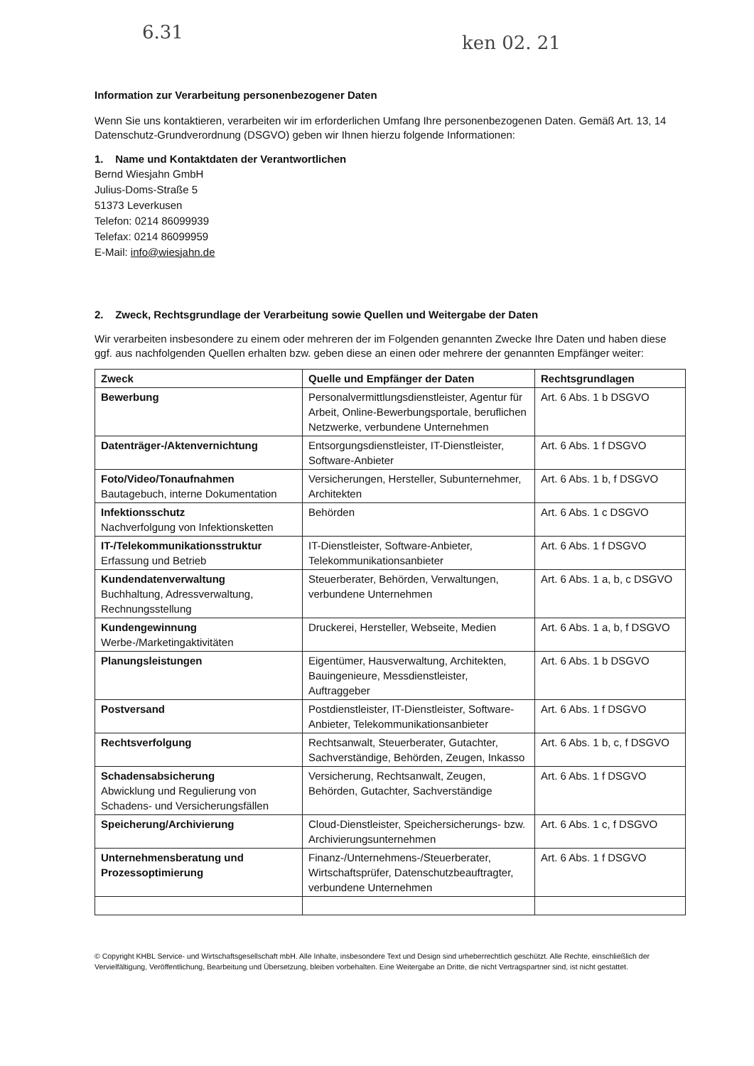6.31 ken 02. 21
Information zur Verarbeitung personenbezogener Daten
Wenn Sie uns kontaktieren, verarbeiten wir im erforderlichen Umfang Ihre personenbezogenen Daten. Gemäß Art. 13, 14 Datenschutz-Grundverordnung (DSGVO) geben wir Ihnen hierzu folgende Informationen:
1. Name und Kontaktdaten der Verantwortlichen
Bernd Wiesjahn GmbH
Julius-Doms-Straße 5
51373 Leverkusen
Telefon: 0214 86099939
Telefax: 0214 86099959
E-Mail: info@wiesjahn.de
2. Zweck, Rechtsgrundlage der Verarbeitung sowie Quellen und Weitergabe der Daten
Wir verarbeiten insbesondere zu einem oder mehreren der im Folgenden genannten Zwecke Ihre Daten und haben diese ggf. aus nachfolgenden Quellen erhalten bzw. geben diese an einen oder mehrere der genannten Empfänger weiter:
| Zweck | Quelle und Empfänger der Daten | Rechtsgrundlagen |
| --- | --- | --- |
| Bewerbung | Personalvermittlungsdienstleister, Agentur für Arbeit, Online-Bewerbungsportale, beruflichen Netzwerke, verbundene Unternehmen | Art. 6 Abs. 1 b DSGVO |
| Datenträger-/Aktenvernichtung | Entsorgungsdienstleister, IT-Dienstleister, Software-Anbieter | Art. 6 Abs. 1 f DSGVO |
| Foto/Video/Tonaufnahmen Bautagebuch, interne Dokumentation | Versicherungen, Hersteller, Subunternehmer, Architekten | Art. 6 Abs. 1 b, f DSGVO |
| Infektionsschutz Nachverfolgung von Infektionsketten | Behörden | Art. 6 Abs. 1 c DSGVO |
| IT-/Telekommunikationsstruktur Erfassung und Betrieb | IT-Dienstleister, Software-Anbieter, Telekommunikationsanbieter | Art. 6 Abs. 1 f DSGVO |
| Kundendatenverwaltung Buchhaltung, Adressverwaltung, Rechnungsstellung | Steuerberater, Behörden, Verwaltungen, verbundene Unternehmen | Art. 6 Abs. 1 a, b, c DSGVO |
| Kundengewinnung Werbe-/Marketingaktivitäten | Druckerei, Hersteller, Webseite, Medien | Art. 6 Abs. 1 a, b, f DSGVO |
| Planungsleistungen | Eigentümer, Hausverwaltung, Architekten, Bauingenieure, Messdienstleister, Auftraggeber | Art. 6 Abs. 1 b DSGVO |
| Postversand | Postdienstleister, IT-Dienstleister, Software-Anbieter, Telekommunikationsanbieter | Art. 6 Abs. 1 f DSGVO |
| Rechtsverfolgung | Rechtsanwalt, Steuerberater, Gutachter, Sachverständige, Behörden, Zeugen, Inkasso | Art. 6 Abs. 1 b, c, f DSGVO |
| Schadensabsicherung Abwicklung und Regulierung von Schadens- und Versicherungsfällen | Versicherung, Rechtsanwalt, Zeugen, Behörden, Gutachter, Sachverständige | Art. 6 Abs. 1 f DSGVO |
| Speicherung/Archivierung | Cloud-Dienstleister, Speichersicherungs- bzw. Archivierungsunternehmen | Art. 6 Abs. 1 c, f DSGVO |
| Unternehmensberatung und Prozessoptimierung | Finanz-/Unternehmens-/Steuerberater, Wirtschaftsprüfer, Datenschutzbeauftragter, verbundene Unternehmen | Art. 6 Abs. 1 f DSGVO |
© Copyright KHBL Service- und Wirtschaftsgesellschaft mbH. Alle Inhalte, insbesondere Text und Design sind urheberrechtlich geschützt. Alle Rechte, einschließlich der Vervielfältigung, Veröffentlichung, Bearbeitung und Übersetzung, bleiben vorbehalten. Eine Weitergabe an Dritte, die nicht Vertragspartner sind, ist nicht gestattet.